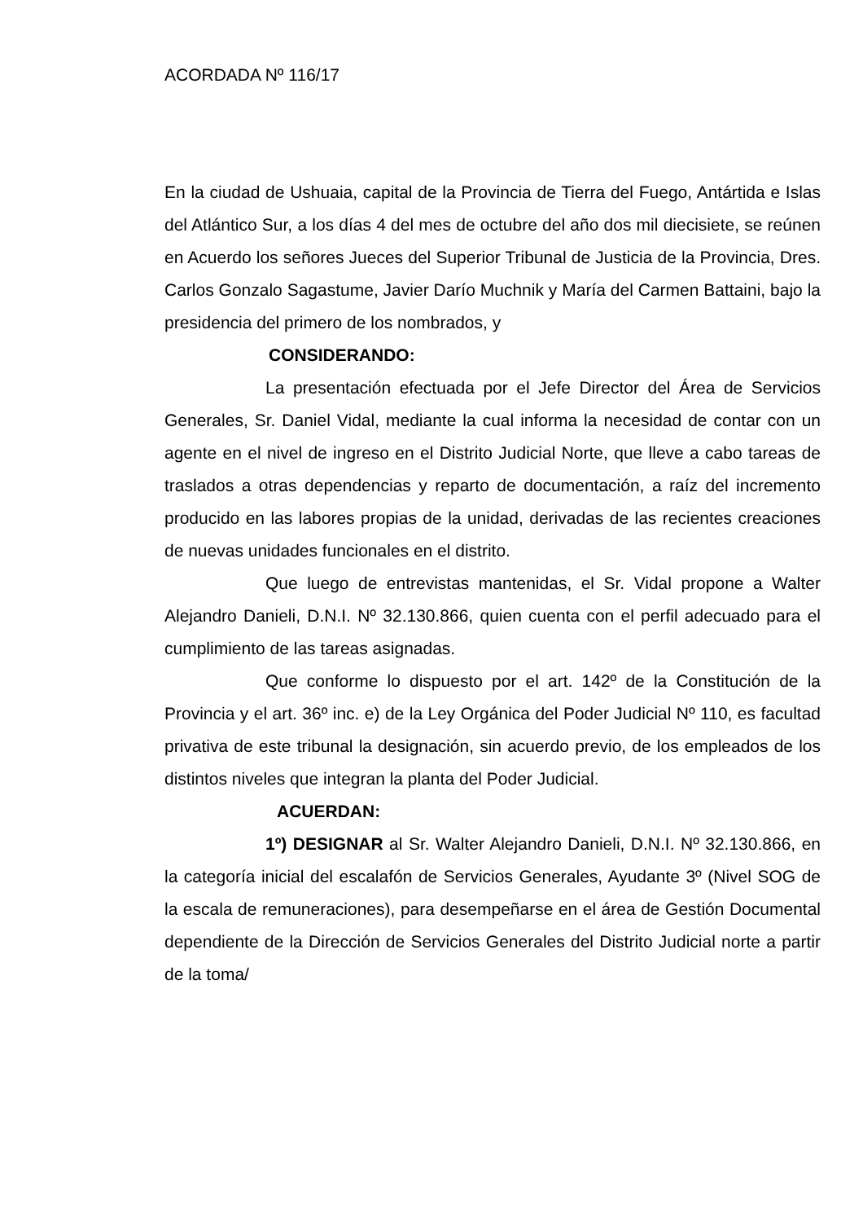ACORDADA Nº 116/17
En la ciudad de Ushuaia, capital de la Provincia de Tierra del Fuego, Antártida e Islas del Atlántico Sur, a los días 4 del mes de octubre del año dos mil diecisiete, se reúnen en Acuerdo los señores Jueces del Superior Tribunal de Justicia de la Provincia, Dres. Carlos Gonzalo Sagastume, Javier Darío Muchnik y María del Carmen Battaini, bajo la presidencia del primero de los nombrados, y
CONSIDERANDO:
La presentación efectuada por el Jefe Director del Área de Servicios Generales, Sr. Daniel Vidal, mediante la cual informa la necesidad de contar con un agente en el nivel de ingreso en el Distrito Judicial Norte, que lleve a cabo tareas de traslados a otras dependencias y reparto de documentación, a raíz del incremento producido en las labores propias de la unidad, derivadas de las recientes creaciones de nuevas unidades funcionales en el distrito.
Que luego de entrevistas mantenidas, el Sr. Vidal propone a Walter Alejandro Danieli, D.N.I. Nº 32.130.866, quien cuenta con el perfil adecuado para el cumplimiento de las tareas asignadas.
Que conforme lo dispuesto por el art. 142º de la Constitución de la Provincia y el art. 36º inc. e) de la Ley Orgánica del Poder Judicial Nº 110, es facultad privativa de este tribunal la designación, sin acuerdo previo, de los empleados de los distintos niveles que integran la planta del Poder Judicial.
ACUERDAN:
1º) DESIGNAR al Sr. Walter Alejandro Danieli, D.N.I. Nº 32.130.866, en la categoría inicial del escalafón de Servicios Generales, Ayudante 3º (Nivel SOG de la escala de remuneraciones), para desempeñarse en el área de Gestión Documental dependiente de la Dirección de Servicios Generales del Distrito Judicial norte a partir de la toma/